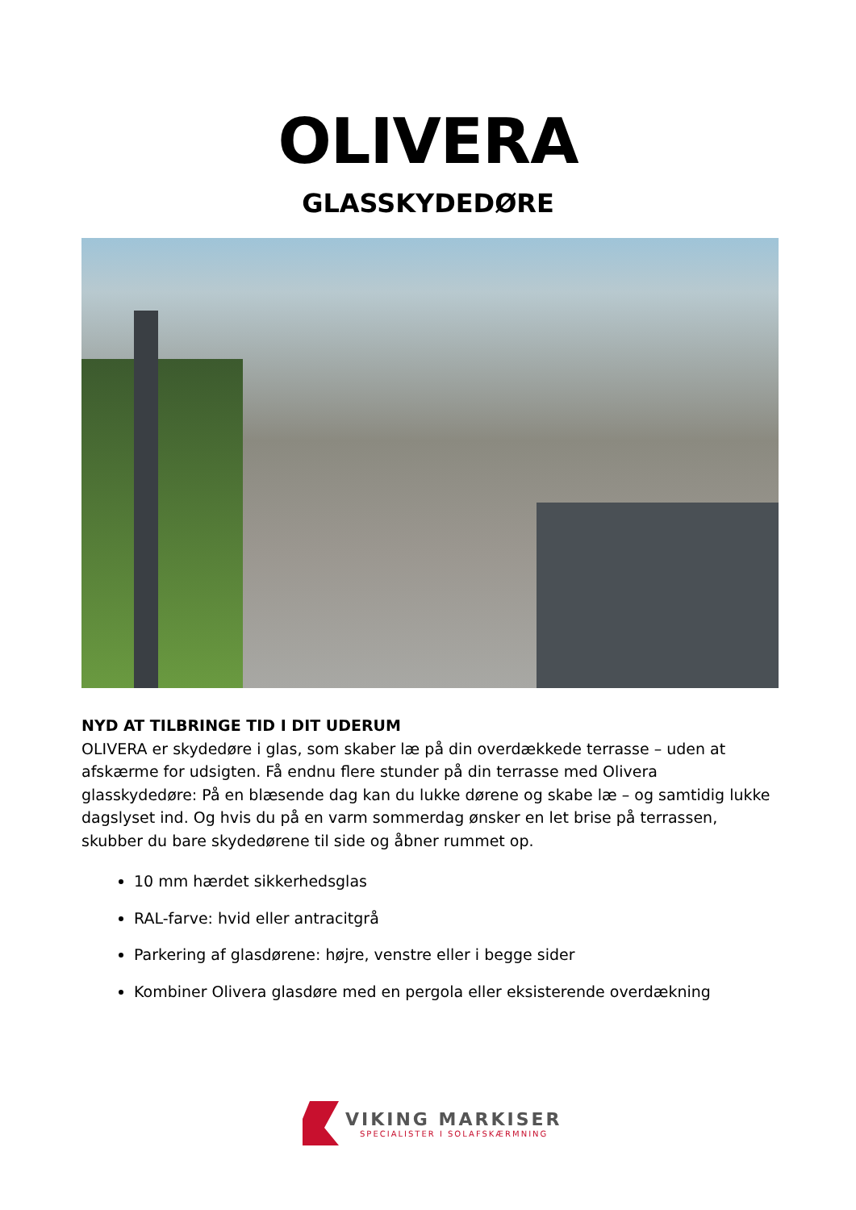OLIVERA
GLASSKYDEDØRE
NYD AT TILBRINGE TID I DIT UDERUM
OLIVERA er skydedøre i glas, som skaber læ på din overdækkede terrasse – uden at afskærme for udsigten. Få endnu flere stunder på din terrasse med Olivera glasskydedøre: På en blæsende dag kan du lukke dørene og skabe læ – og samtidig lukke dagslyset ind. Og hvis du på en varm sommerdag ønsker en let brise på terrassen, skubber du bare skydedørene til side og åbner rummet op.
10 mm hærdet sikkerhedsglas
RAL-farve: hvid eller antracitgrå
Parkering af glasdørene: højre, venstre eller i begge sider
Kombiner Olivera glasdøre med en pergola eller eksisterende overdækning
VIKING MARKISER
SPECIALISTER I SOLAFSKÆRMNING